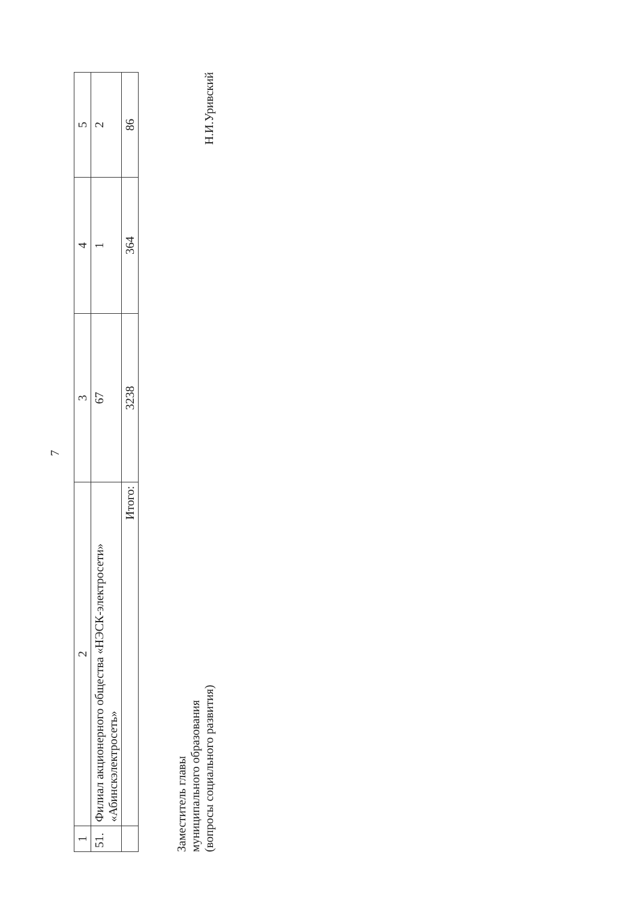7
| 1 | 2 | 3 | 4 | 5 |
| 51. | Филиал акционерного общества «НЭСК-электросети» «Абинскэлектросеть» | 67 | 1 | 2 |
| | Итого: | 3238 | 364 | 86 |
Заместитель главы
муниципального образования
(вопросы социального развития)
Н.И.Уривский